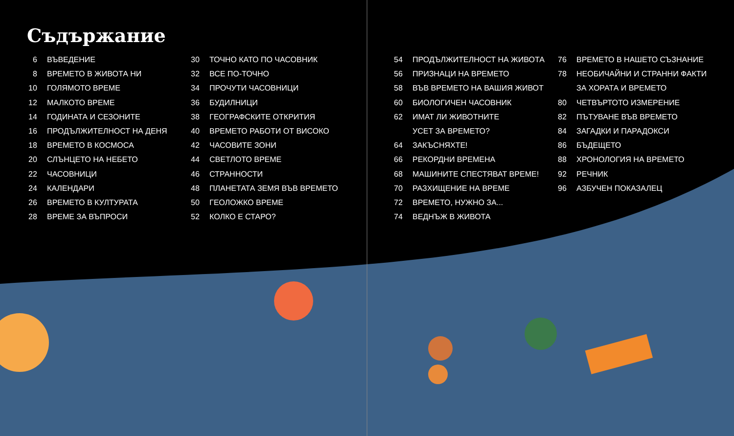Съдържание
6 ВЪВЕДЕНИЕ
8 ВРЕМЕТО В ЖИВОТА НИ
10 ГОЛЯМОТО ВРЕМЕ
12 МАЛКОТО ВРЕМЕ
14 ГОДИНАТА И СЕЗОНИТЕ
16 ПРОДЪЛЖИТЕЛНОСТ НА ДЕНЯ
18 ВРЕМЕТО В КОСМОСА
20 СЛЪНЦЕТО НА НЕБЕТО
22 ЧАСОВНИЦИ
24 КАЛЕНДАРИ
26 ВРЕМЕТО В КУЛТУРАТА
28 ВРЕМЕ ЗА ВЪПРОСИ
30 ТОЧНО КАТО ПО ЧАСОВНИК
32 ВСЕ ПО-ТОЧНО
34 ПРОЧУТИ ЧАСОВНИЦИ
36 БУДИЛНИЦИ
38 ГЕОГРАФСКИТЕ ОТКРИТИЯ
40 ВРЕМЕТО РАБОТИ ОТ ВИСОКО
42 ЧАСОВИТЕ ЗОНИ
44 СВЕТЛОТО ВРЕМЕ
46 СТРАННОСТИ
48 ПЛАНЕТАТА ЗЕМЯ ВЪВ ВРЕМЕТО
50 ГЕОЛОЖКО ВРЕМЕ
52 КОЛКО Е СТАРО?
54 ПРОДЪЛЖИТЕЛНОСТ НА ЖИВОТА
56 ПРИЗНАЦИ НА ВРЕМЕТО
58 ВЪВ ВРЕМЕТО НА ВАШИЯ ЖИВОТ
60 БИОЛОГИЧЕН ЧАСОВНИК
62 ИМАТ ЛИ ЖИВОТНИТЕ
УСЕТ ЗА ВРЕМЕТО?
64 ЗАКЪСНЯХТЕ!
66 РЕКОРДНИ ВРЕМЕНА
68 МАШИНИТЕ СПЕСТЯВАТ ВРЕМЕ!
70 РАЗХИЩЕНИЕ НА ВРЕМЕ
72 ВРЕМЕТО, НУЖНО ЗА...
74 ВЕДНЪЖ В ЖИВОТА
76 ВРЕМЕТО В НАШЕТО СЪЗНАНИЕ
78 НЕОБИЧАЙНИ И СТРАННИ ФАКТИ
ЗА ХОРАТА И ВРЕМЕТО
80 ЧЕТВЪРТОТО ИЗМЕРЕНИЕ
82 ПЪТУВАНЕ ВЪВ ВРЕМЕТО
84 ЗАГАДКИ И ПАРАДОКСИ
86 БЪДЕЩЕТО
88 ХРОНОЛОГИЯ НА ВРЕМЕТО
92 РЕЧНИК
96 АЗБУЧЕН ПОКАЗАЛЕЦ